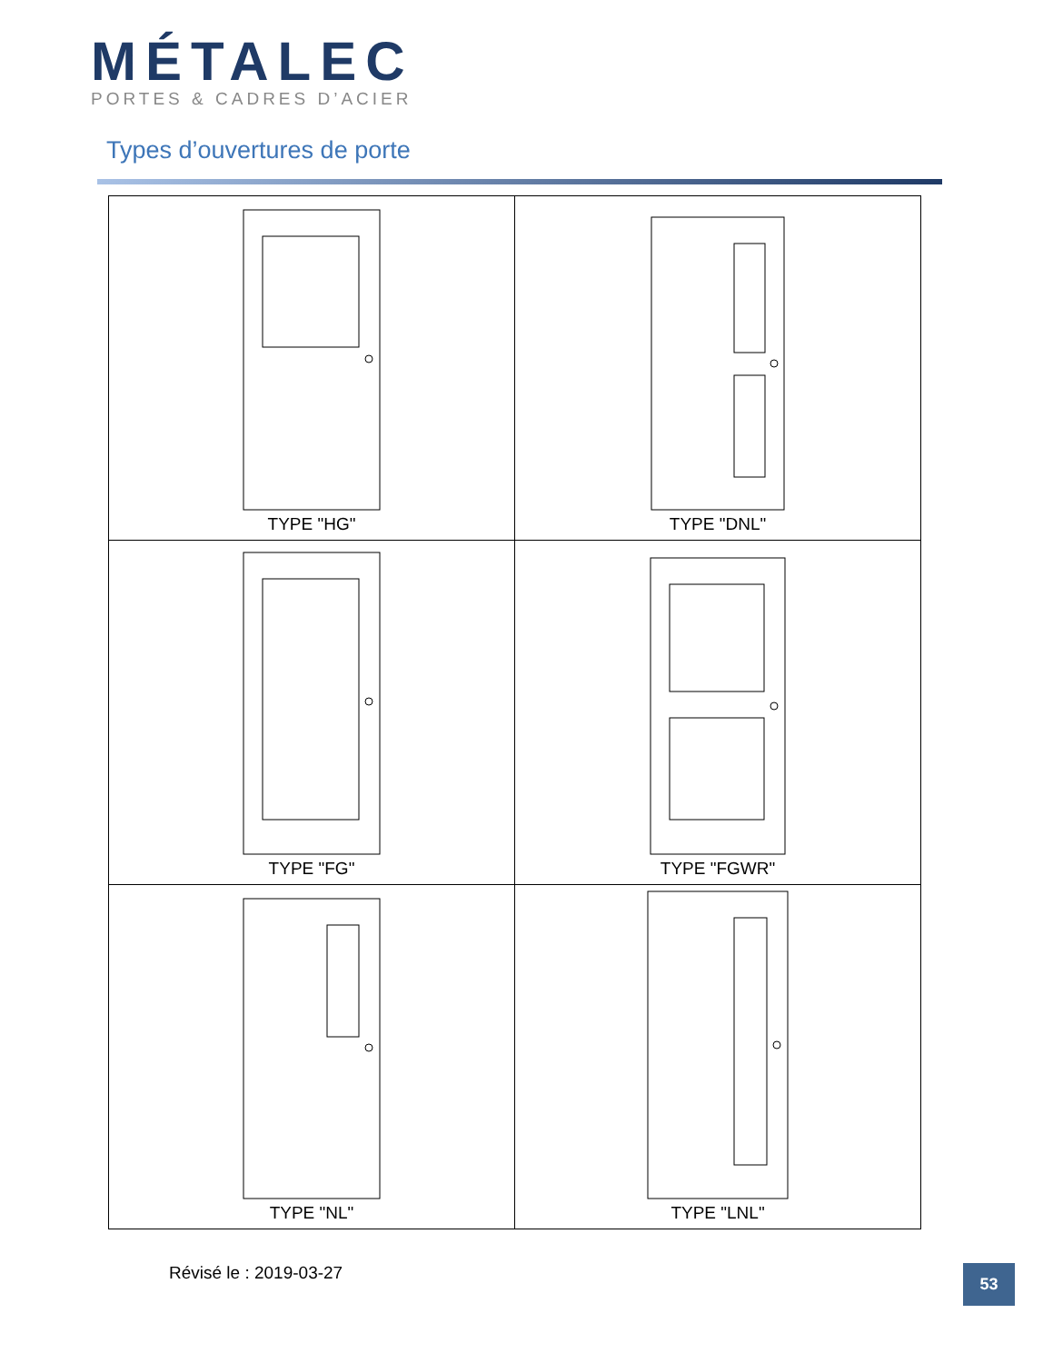MÉTALEC
PORTES & CADRES D’ACIER
Types d’ouvertures de porte
| TYPE "HG" | TYPE "DNL" |
| TYPE "FG" | TYPE "FGWR" |
| TYPE "NL" | TYPE "LNL" |
Révisé le : 2019-03-27 53